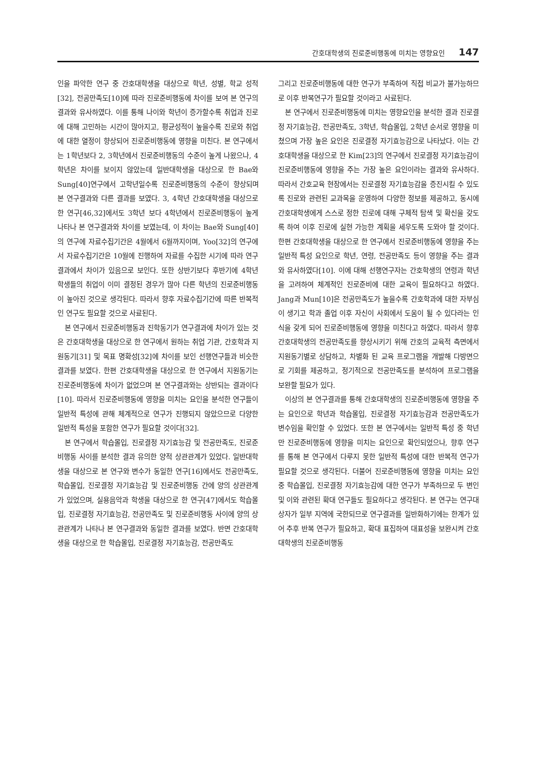간호대학생의 진로준비행동에 미치는 영향요인 147
인을 파악한 연구 중 간호대학생을 대상으로 학년, 성별, 학교 성적[32], 전공만족도[10]에 따라 진로준비행동에 차이를 보여 본 연구의 결과와 유사하였다. 이를 통해 나이와 학년이 증가할수록 취업과 진로에 대해 고민하는 시간이 많아지고, 평균성적이 높을수록 진로와 취업에 대한 열정이 향상되어 진로준비행동에 영향을 미친다. 본 연구에서는 1학년보다 2, 3학년에서 진로준비행동의 수준이 높게 나왔으나, 4학년은 차이를 보이지 않았는데 일반대학생을 대상으로 한 Bae와 Sung[40]연구에서 고학년일수록 진로준비행동의 수준이 향상되며 본 연구결과와 다른 결과를 보였다. 3, 4학년 간호대학생을 대상으로 한 연구[46,32]에서도 3학년 보다 4학년에서 진로준비행동이 높게 나타나 본 연구결과와 차이를 보였는데, 이 차이는 Bae와 Sung[40]의 연구에 자료수집기간은 4월에서 6월까지이며, Yoo[32]의 연구에서 자료수집기간은 10월에 진행하여 자료를 수집한 시기에 따라 연구결과에서 차이가 있음으로 보인다. 또한 상반기보다 후반기에 4학년 학생들의 취업이 이미 결정된 경우가 많아 다른 학년의 진로준비행동이 높아진 것으로 생각된다. 따라서 향후 자료수집기간에 따른 반복적인 연구도 필요할 것으로 사료된다.
본 연구에서 진로준비행동과 진학동기가 연구결과에 차이가 있는 것은 간호대학생을 대상으로 한 연구에서 원하는 취업 기관, 간호학과 지원동기[31] 및 목표 명확성[32]에 차이를 보인 선행연구들과 비슷한 결과를 보였다. 한편 간호대학생을 대상으로 한 연구에서 지원동기는 진로준비행동에 차이가 없었으며 본 연구결과와는 상반되는 결과이다[10]. 따라서 진로준비행동에 영향을 미치는 요인을 분석한 연구들이 일반적 특성에 관해 체계적으로 연구가 진행되지 않았으므로 다양한 일반적 특성을 포함한 연구가 필요할 것이다[32].
본 연구에서 학습몰입, 진로결정 자기효능감 및 전공만족도, 진로준비행동 사이를 분석한 결과 유의한 양적 상관관계가 있었다. 일반대학생을 대상으로 본 연구와 변수가 동일한 연구[16]에서도 전공만족도, 학습몰입, 진로결정 자기효능감 및 진로준비행동 간에 양의 상관관계가 있었으며, 실용음악과 학생을 대상으로 한 연구[47]에서도 학습몰입, 진로결정 자기효능감, 전공만족도 및 진로준비행동 사이에 양의 상관관계가 나타나 본 연구결과와 동일한 결과를 보였다. 반면 간호대학생을 대상으로 한 학습몰입, 진로결정 자기효능감, 전공만족도
그리고 진로준비행동에 대한 연구가 부족하여 직접 비교가 불가능하므로 이후 반복연구가 필요할 것이라고 사료된다.
본 연구에서 진로준비행동에 미치는 영향요인을 분석한 결과 진로결정 자기효능감, 전공만족도, 3학년, 학습몰입, 2학년 순서로 영향을 미쳤으며 가장 높은 요인은 진로결정 자기효능감으로 나타났다. 이는 간호대학생을 대상으로 한 Kim[23]의 연구에서 진로결정 자기효능감이 진로준비행동에 영향을 주는 가장 높은 요인이라는 결과와 유사하다. 따라서 간호교육 현장에서는 진로결정 자기효능감을 증진시킬 수 있도록 진로와 관련된 교과목을 운영하여 다양한 정보를 제공하고, 동시에 간호대학생에게 스스로 정한 진로에 대해 구체적 탐색 및 확신을 갖도록 하여 이후 진로에 실현 가능한 계획을 세우도록 도와야 할 것이다. 한편 간호대학생을 대상으로 한 연구에서 진로준비행동에 영향을 주는 일반적 특성 요인으로 학년, 연령, 전공만족도 등이 영향을 주는 결과와 유사하였다[10]. 이에 대해 선행연구자는 간호학생의 연령과 학년을 고려하여 체계적인 진로준비에 대한 교육이 필요하다고 하였다. Jang과 Mun[10]은 전공만족도가 높을수록 간호학과에 대한 자부심이 생기고 학과 졸업 이후 자신이 사회에서 도움이 될 수 있다라는 인식을 갖게 되어 진로준비행동에 영향을 미친다고 하였다. 따라서 향후 간호대학생의 전공만족도를 향상시키기 위해 간호의 교육적 측면에서 지원동기별로 상담하고, 차별화 된 교육 프로그램을 개발해 다방면으로 기회를 제공하고, 정기적으로 전공만족도를 분석하여 프로그램을 보완할 필요가 있다.
이상의 본 연구결과를 통해 간호대학생의 진로준비행동에 영향을 주는 요인으로 학년과 학습몰입, 진로결정 자기효능감과 전공만족도가 변수임을 확인할 수 있었다. 또한 본 연구에서는 일반적 특성 중 학년만 진로준비행동에 영향을 미치는 요인으로 확인되었으나, 향후 연구를 통해 본 연구에서 다루지 못한 일반적 특성에 대한 반복적 연구가 필요할 것으로 생각된다. 더불어 진로준비행동에 영향을 미치는 요인 중 학습몰입, 진로결정 자기효능감에 대한 연구가 부족하므로 두 변인 및 이와 관련된 확대 연구들도 필요하다고 생각된다. 본 연구는 연구대상자가 일부 지역에 국한되므로 연구결과를 일반화하기에는 한계가 있어 추후 반복 연구가 필요하고, 확대 표집하여 대표성을 보완시켜 간호대학생의 진로준비행동